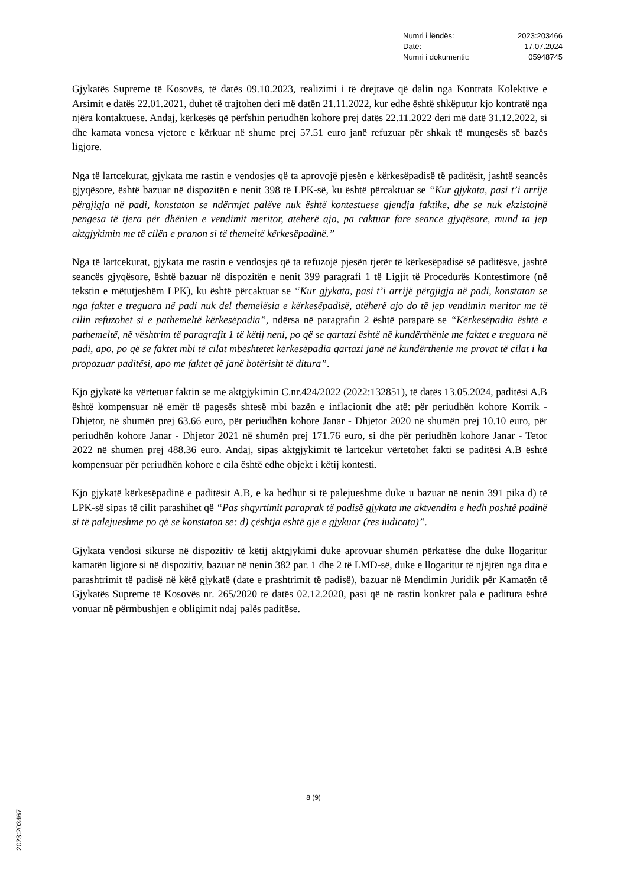Numri i lëndës: 2023:203466
Datë: 17.07.2024
Numri i dokumentit: 05948745
Gjykatës Supreme të Kosovës, të datës 09.10.2023, realizimi i të drejtave që dalin nga Kontrata Kolektive e Arsimit e datës 22.01.2021, duhet të trajtohen deri më datën 21.11.2022, kur edhe është shkëputur kjo kontratë nga njëra kontaktuese. Andaj, kërkesës që përfshin periudhën kohore prej datës 22.11.2022 deri më datë 31.12.2022, si dhe kamata vonesa vjetore e kërkuar në shume prej 57.51 euro janë refuzuar për shkak të mungesës së bazës ligjore.
Nga të lartcekurat, gjykata me rastin e vendosjes që ta aprovojë pjesën e kërkesëpadisë të paditësit, jashtë seancës gjyqësore, është bazuar në dispozitën e nenit 398 të LPK-së, ku është përcaktuar se “Kur gjykata, pasi t’i arrijë përgjigja në padi, konstaton se ndërmjet palëve nuk është kontestuese gjendja faktike, dhe se nuk ekzistojnë pengesa të tjera për dhënien e vendimit meritor, atëherë ajo, pa caktuar fare seancë gjyqësore, mund ta jep aktgjykimin me të cilën e pranon si të themeltë kërkesëpadinë.”
Nga të lartcekurat, gjykata me rastin e vendosjes që ta refuzojë pjesën tjetër të kërkesëpadisë së paditësve, jashtë seancës gjyqësore, është bazuar në dispozitën e nenit 399 paragrafi 1 të Ligjit të Procedurës Kontestimore (në tekstin e mëtutjeshëm LPK), ku është përcaktuar se “Kur gjykata, pasi t’i arrijë përgjigja në padi, konstaton se nga faktet e treguara në padi nuk del themelësia e kërkesëpadisë, atëherë ajo do të jep vendimin meritor me të cilin refuzohet si e pathemeltë kërkesëpadia”, ndërsa në paragrafin 2 është paraparë se “Kërkesëpadia është e pathemeltë, në vështrim të paragrafit 1 të këtij neni, po që se qartazi është në kundërthënie me faktet e treguara në padi, apo, po që se faktet mbi të cilat mbështetet kërkesëpadia qartazi janë në kundërthënie me provat të cilat i ka propozuar paditësi, apo me faktet që janë botërisht të ditura”.
Kjo gjykatë ka vërtetuar faktin se me aktgjykimin C.nr.424/2022 (2022:132851), të datës 13.05.2024, paditësi A.B është kompensuar në emër të pagesës shtesë mbi bazën e inflacionit dhe atë: për periudhën kohore Korrik - Dhjetor, në shumën prej 63.66 euro, për periudhën kohore Janar - Dhjetor 2020 në shumën prej 10.10 euro, për periudhën kohore Janar - Dhjetor 2021 në shumën prej 171.76 euro, si dhe për periudhën kohore Janar - Tetor 2022 në shumën prej 488.36 euro. Andaj, sipas aktgjykimit të lartcekur vërtetohet fakti se paditësi A.B është kompensuar për periudhën kohore e cila është edhe objekt i këtij kontesti.
Kjo gjykatë kërkesëpadinë e paditësit A.B, e ka hedhur si të palejueshme duke u bazuar në nenin 391 pika d) të LPK-së sipas të cilit parashihet që “Pas shqyrtimit paraprak të padisë gjykata me aktvendim e hedh poshtë padinë si të palejueshme po që se konstaton se: d) çështja është gjë e gjykuar (res iudicata)”.
Gjykata vendosi sikurse në dispozitiv të këtij aktgjykimi duke aprovuar shumën përkatëse dhe duke llogaritur kamatën ligjore si në dispozitiv, bazuar në nenin 382 par. 1 dhe 2 të LMD-së, duke e llogaritur të njëjtën nga dita e parashtrimit të padisë në këtë gjykatë (date e prashtrimit të padisë), bazuar në Mendimin Juridik për Kamatën të Gjykatës Supreme të Kosovës nr. 265/2020 të datës 02.12.2020, pasi që në rastin konkret pala e paditura është vonuar në përmbushjen e obligimit ndaj palës paditëse.
8 (9)
2023:203467